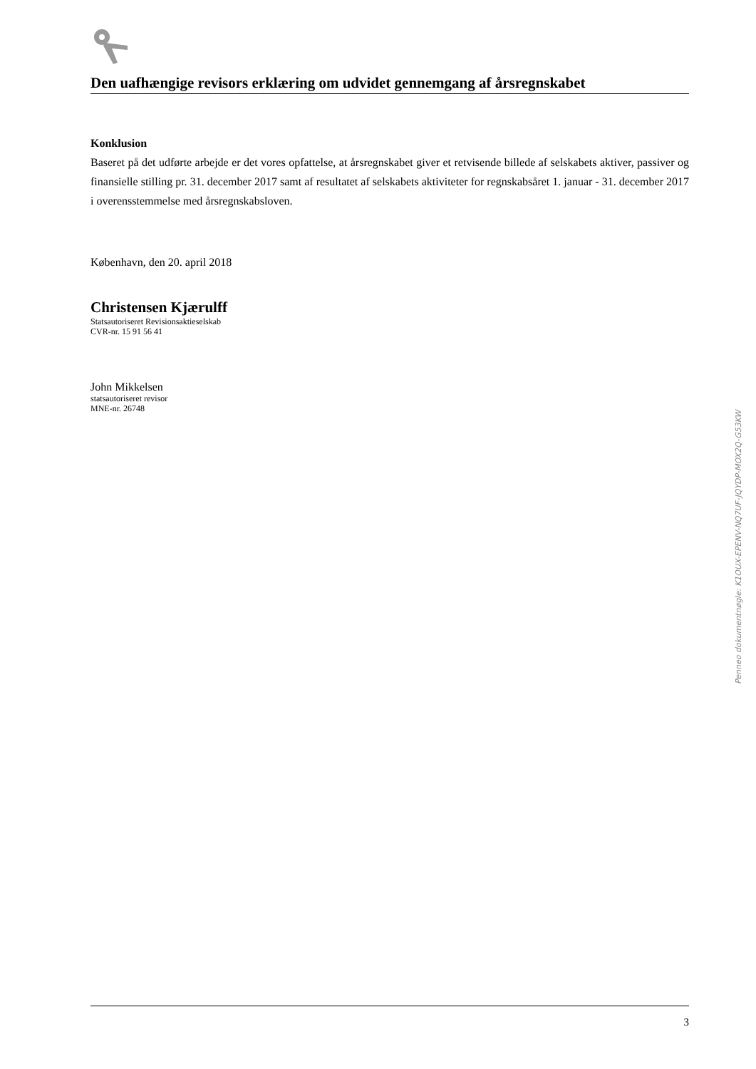Den uafhængige revisors erklæring om udvidet gennemgang af årsregnskabet
Konklusion
Baseret på det udførte arbejde er det vores opfattelse, at årsregnskabet giver et retvisende billede af selskabets aktiver, passiver og finansielle stilling pr. 31. december 2017 samt af resultatet af selskabets aktiviteter for regnskabsåret 1. januar - 31. december 2017 i overensstemmelse med årsregnskabsloven.
København, den 20. april 2018
Christensen Kjærulff
Statsautoriseret Revisionsaktieselskab
CVR-nr. 15 91 56 41
John Mikkelsen
statsautoriseret revisor
MNE-nr. 26748
Penneo dokumentnøgle: K1OUX-EPENV-NQ7UF-JQYDP-MOX2Q-G53KW
3